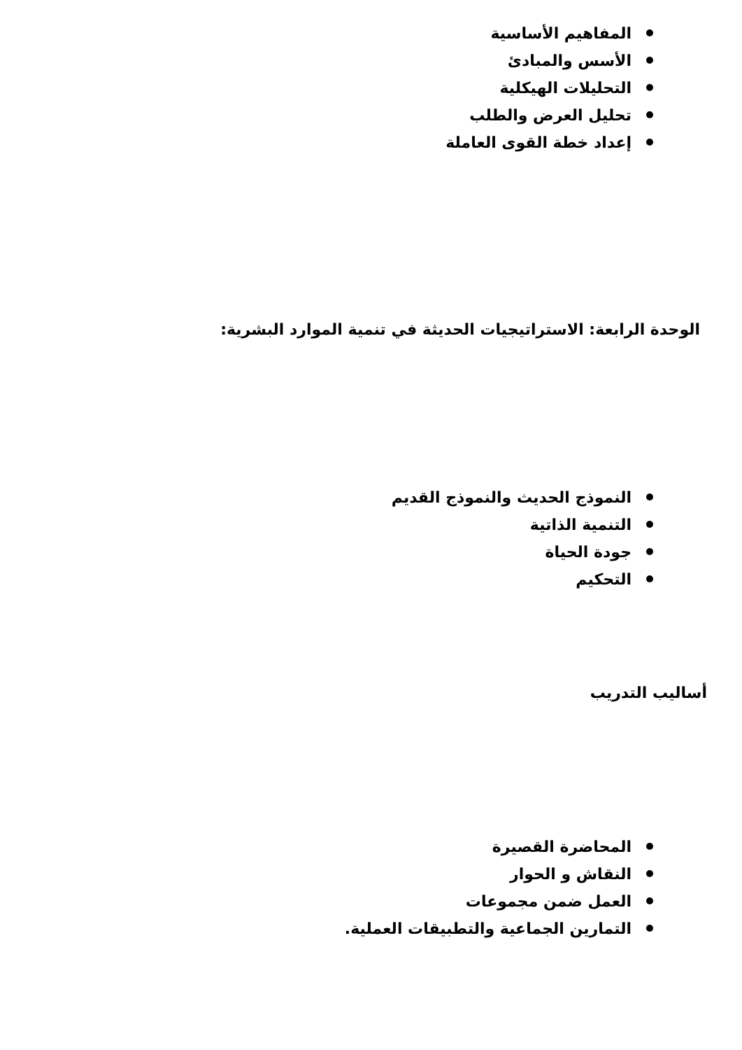المفاهيم الأساسية
الأسس والمبادئ
التحليلات الهيكلية
تحليل العرض والطلب
إعداد خطة القوى العاملة
الوحدة الرابعة: الاستراتيجيات الحديثة في تنمية الموارد البشرية:
النموذج الحديث والنموذج القديم
التنمية الذاتية
جودة الحياة
التحكيم
أساليب التدريب
المحاضرة القصيرة
النقاش و الحوار
العمل ضمن مجموعات
التمارين الجماعية والتطبيقات العملية.